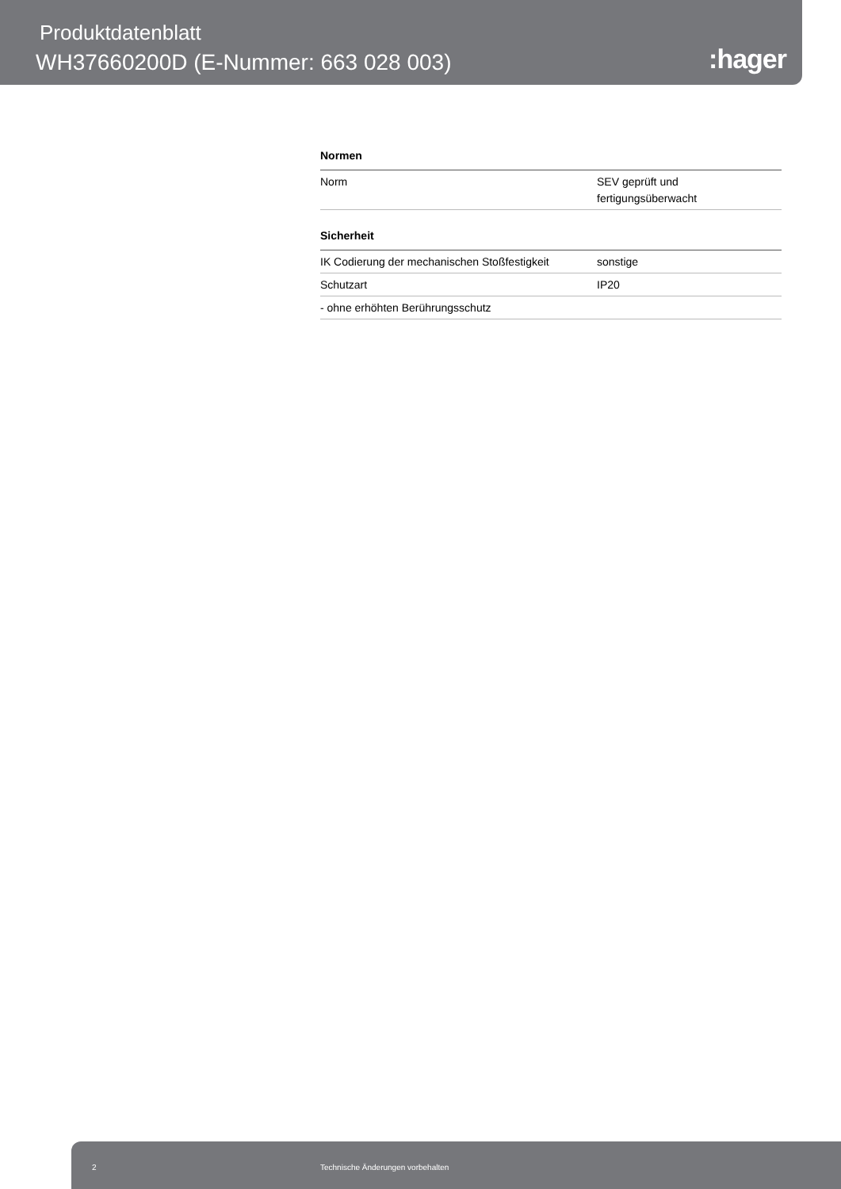Produktdatenblatt
WH37660200D (E-Nummer: 663 028 003)
:hager
Normen
| Norm | SEV geprüft und fertigungsüberwacht |
Sicherheit
| IK Codierung der mechanischen Stoßfestigkeit | sonstige |
| Schutzart | IP20 |
| - ohne erhöhten Berührungsschutz | |
2 Technische Änderungen vorbehalten